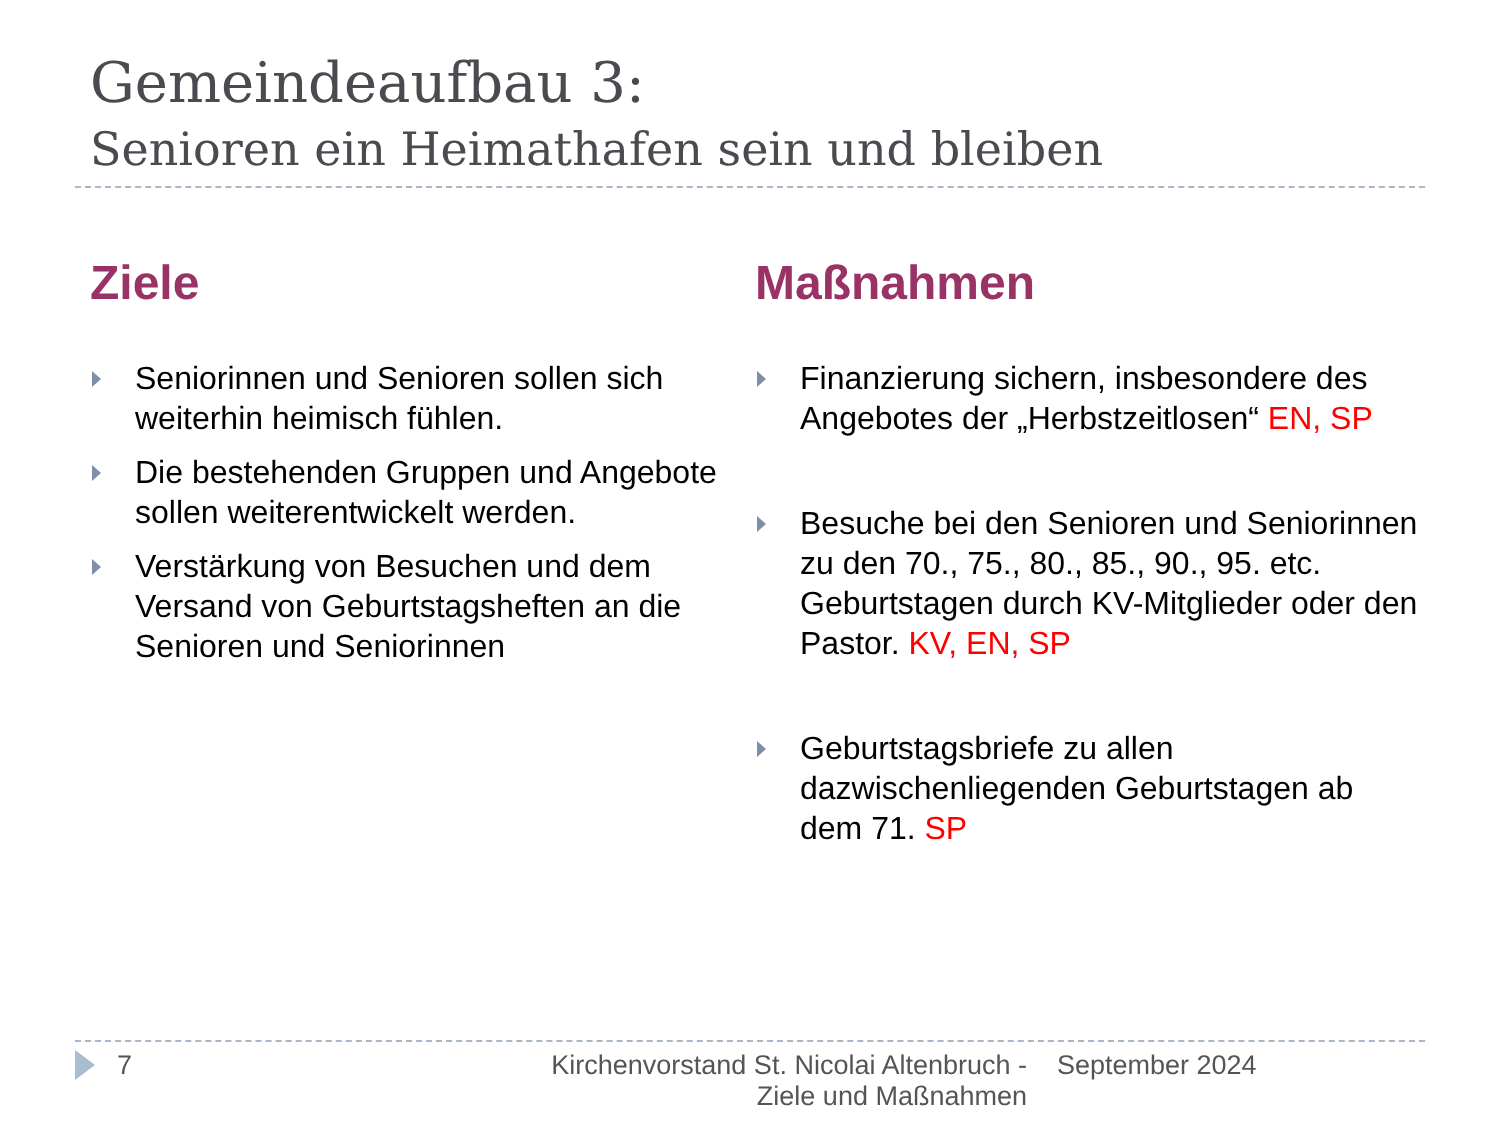Gemeindeaufbau 3:
Senioren ein Heimathafen sein und bleiben
Ziele
Seniorinnen und Senioren sollen sich weiterhin heimisch fühlen.
Die bestehenden Gruppen und Angebote sollen weiterentwickelt werden.
Verstärkung von Besuchen und dem Versand von Geburtstagsheften an die Senioren und Seniorinnen
Maßnahmen
Finanzierung sichern, insbesondere des Angebotes der „Herbstzeitlosen“ EN, SP
Besuche bei den Senioren und Seniorinnen zu den 70., 75., 80., 85., 90., 95. etc. Geburtstagen durch KV-Mitglieder oder den Pastor. KV, EN, SP
Geburtstagsbriefe zu allen dazwischenliegenden Geburtstagen ab dem 71. SP
7 Kirchenvorstand St. Nicolai Altenbruch - Ziele und Maßnahmen
September 2024